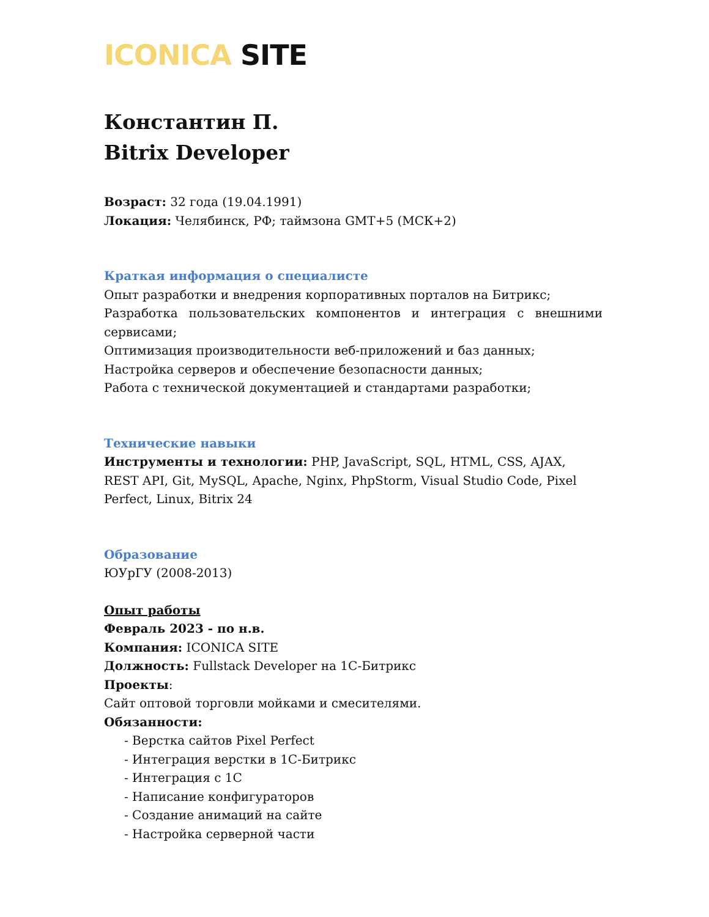ICONICA SITE
Константин П.
Bitrix Developer
Возраст: 32 года (19.04.1991)
Локация: Челябинск, РФ; таймзона GMT+5 (МСК+2)
Краткая информация о специалисте
Опыт разработки и внедрения корпоративных порталов на Битрикс;
Разработка пользовательских компонентов и интеграция с внешними сервисами;
Оптимизация производительности веб-приложений и баз данных;
Настройка серверов и обеспечение безопасности данных;
Работа с технической документацией и стандартами разработки;
Технические навыки
Инструменты и технологии: PHP, JavaScript, SQL, HTML, CSS, AJAX, REST API, Git, MySQL, Apache, Nginx, PhpStorm, Visual Studio Code, Pixel Perfect, Linux, Bitrix 24
Образование
ЮУрГУ (2008-2013)
Опыт работы
Февраль 2023 - по н.в.
Компания: ICONICA SITE
Должность: Fullstack Developer на 1С-Битрикс
Проекты:
Сайт оптовой торговли мойками и смесителями.
Обязанности:
- Верстка сайтов Pixel Perfect
- Интеграция верстки в 1С-Битрикс
- Интеграция с 1С
- Написание конфигураторов
- Создание анимаций на сайте
- Настройка серверной части